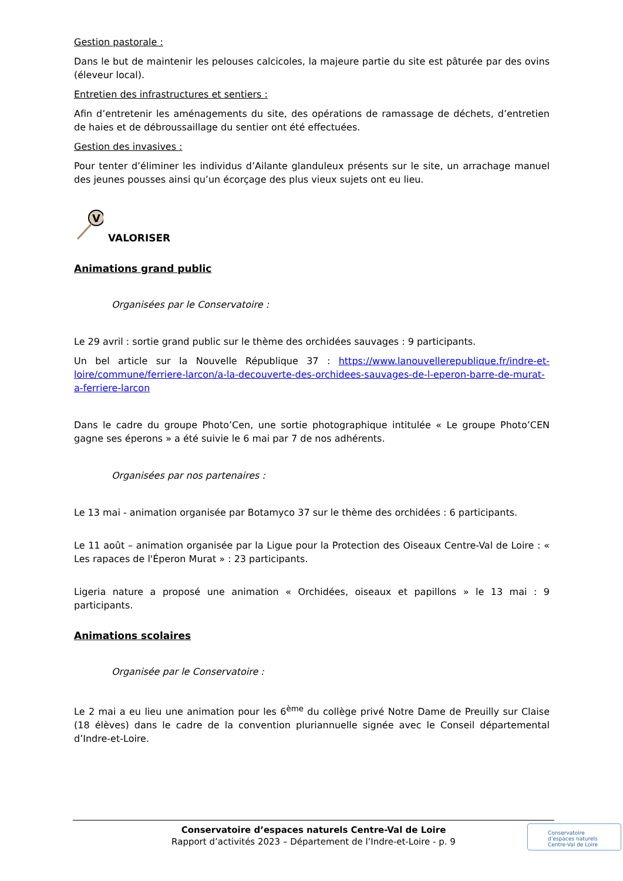Gestion pastorale :
Dans le but de maintenir les pelouses calcicoles, la majeure partie du site est pâturée par des ovins (éleveur local).
Entretien des infrastructures et sentiers :
Afin d’entretenir les aménagements du site, des opérations de ramassage de déchets, d’entretien de haies et de débroussaillage du sentier ont été effectuées.
Gestion des invasives :
Pour tenter d’éliminer les individus d’Ailante glanduleux présents sur le site, un arrachage manuel des jeunes pousses ainsi qu’un écorçage des plus vieux sujets ont eu lieu.
V
VALORISER
Animations grand public
Organisées par le Conservatoire :
Le 29 avril : sortie grand public sur le thème des orchidées sauvages : 9 participants.
Un bel article sur la Nouvelle République 37 : https://www.lanouvellerepublique.fr/indre-et-loire/commune/ferriere-larcon/a-la-decouverte-des-orchidees-sauvages-de-l-eperon-barre-de-murat-a-ferriere-larcon
Dans le cadre du groupe Photo’Cen, une sortie photographique intitulée « Le groupe Photo’CEN gagne ses éperons » a été suivie le 6 mai par 7 de nos adhérents.
Organisées par nos partenaires :
Le 13 mai - animation organisée par Botamyco 37 sur le thème des orchidées : 6 participants.
Le 11 août – animation organisée par la Ligue pour la Protection des Oiseaux Centre-Val de Loire : « Les rapaces de l'Éperon Murat » : 23 participants.
Ligeria nature a proposé une animation « Orchidées, oiseaux et papillons » le 13 mai : 9 participants.
Animations scolaires
Organisée par le Conservatoire :
Le 2 mai a eu lieu une animation pour les 6<sup>ème</sup> du collège privé Notre Dame de Preuilly sur Claise (18 élèves) dans le cadre de la convention pluriannuelle signée avec le Conseil départemental d’Indre-et-Loire.
Conservatoire d’espaces naturels Centre-Val de Loire
Rapport d’activités 2023 – Département de l’Indre-et-Loire - p. 9
Conservatoire
d’espaces naturels
Centre-Val de Loire